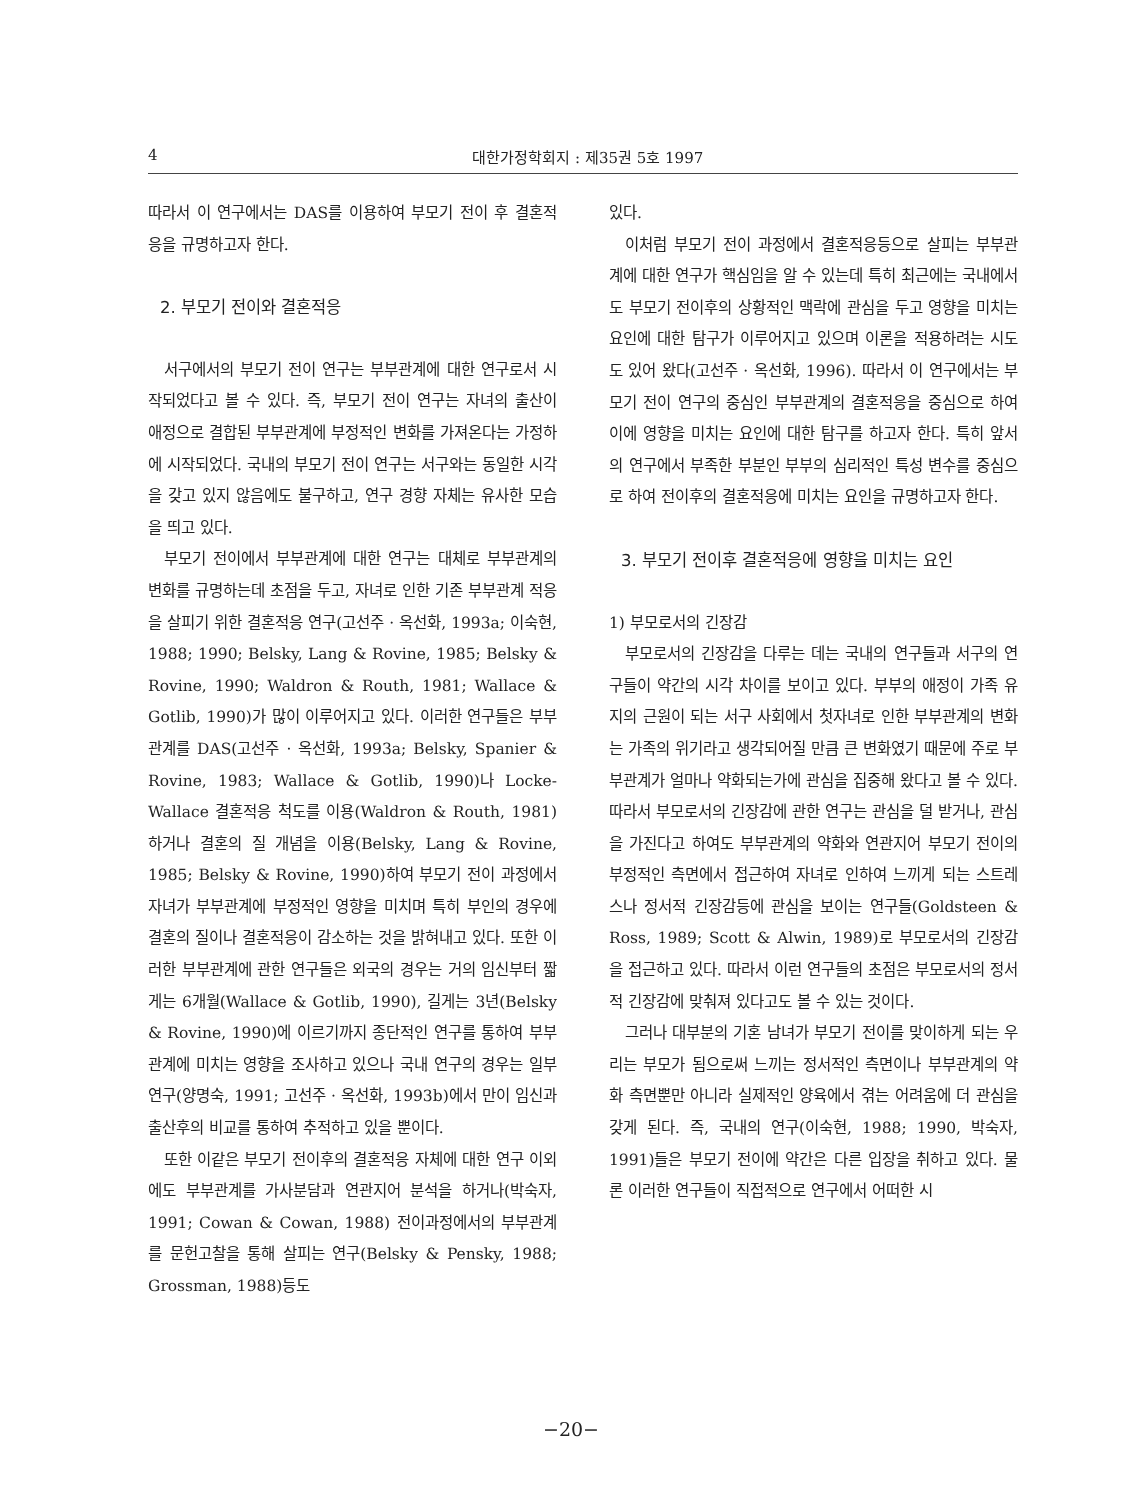4 대한가정학회지 : 제35권 5호 1997
따라서 이 연구에서는 DAS를 이용하여 부모기 전이 후 결혼적응을 규명하고자 한다.
2. 부모기 전이와 결혼적응
서구에서의 부모기 전이 연구는 부부관계에 대한 연구로서 시작되었다고 볼 수 있다. 즉, 부모기 전이 연구는 자녀의 출산이 애정으로 결합된 부부관계에 부정적인 변화를 가져온다는 가정하에 시작되었다. 국내의 부모기 전이 연구는 서구와는 동일한 시각을 갖고 있지 않음에도 불구하고, 연구 경향 자체는 유사한 모습을 띄고 있다.
부모기 전이에서 부부관계에 대한 연구는 대체로 부부관계의 변화를 규명하는데 초점을 두고, 자녀로 인한 기존 부부관계 적응을 살피기 위한 결혼적응 연구(고선주 · 옥선화, 1993a; 이숙현, 1988; 1990; Belsky, Lang & Rovine, 1985; Belsky & Rovine, 1990; Waldron & Routh, 1981; Wallace & Gotlib, 1990)가 많이 이루어지고 있다. 이러한 연구들은 부부관계를 DAS(고선주 · 옥선화, 1993a; Belsky, Spanier & Rovine, 1983; Wallace & Gotlib, 1990)나 Locke-Wallace 결혼적응 척도를 이용(Waldron & Routh, 1981)하거나 결혼의 질 개념을 이용(Belsky, Lang & Rovine, 1985; Belsky & Rovine, 1990)하여 부모기 전이 과정에서 자녀가 부부관계에 부정적인 영향을 미치며 특히 부인의 경우에 결혼의 질이나 결혼적응이 감소하는 것을 밝혀내고 있다. 또한 이러한 부부관계에 관한 연구들은 외국의 경우는 거의 임신부터 짧게는 6개월(Wallace & Gotlib, 1990), 길게는 3년(Belsky & Rovine, 1990)에 이르기까지 종단적인 연구를 통하여 부부관계에 미치는 영향을 조사하고 있으나 국내 연구의 경우는 일부 연구(양명숙, 1991; 고선주 · 옥선화, 1993b)에서 만이 임신과 출산후의 비교를 통하여 추적하고 있을 뿐이다.
또한 이같은 부모기 전이후의 결혼적응 자체에 대한 연구 이외에도 부부관계를 가사분담과 연관지어 분석을 하거나(박숙자, 1991; Cowan & Cowan, 1988) 전이과정에서의 부부관계를 문헌고찰을 통해 살피는 연구(Belsky & Pensky, 1988; Grossman, 1988)등도
있다.
이처럼 부모기 전이 과정에서 결혼적응등으로 살피는 부부관계에 대한 연구가 핵심임을 알 수 있는데 특히 최근에는 국내에서도 부모기 전이후의 상황적인 맥락에 관심을 두고 영향을 미치는 요인에 대한 탐구가 이루어지고 있으며 이론을 적용하려는 시도도 있어 왔다(고선주 · 옥선화, 1996). 따라서 이 연구에서는 부모기 전이 연구의 중심인 부부관계의 결혼적응을 중심으로 하여 이에 영향을 미치는 요인에 대한 탐구를 하고자 한다. 특히 앞서의 연구에서 부족한 부분인 부부의 심리적인 특성 변수를 중심으로 하여 전이후의 결혼적응에 미치는 요인을 규명하고자 한다.
3. 부모기 전이후 결혼적응에 영향을 미치는 요인
1) 부모로서의 긴장감
부모로서의 긴장감을 다루는 데는 국내의 연구들과 서구의 연구들이 약간의 시각 차이를 보이고 있다. 부부의 애정이 가족 유지의 근원이 되는 서구 사회에서 첫자녀로 인한 부부관계의 변화는 가족의 위기라고 생각되어질 만큼 큰 변화였기 때문에 주로 부부관계가 얼마나 약화되는가에 관심을 집중해 왔다고 볼 수 있다. 따라서 부모로서의 긴장감에 관한 연구는 관심을 덜 받거나, 관심을 가진다고 하여도 부부관계의 약화와 연관지어 부모기 전이의 부정적인 측면에서 접근하여 자녀로 인하여 느끼게 되는 스트레스나 정서적 긴장감등에 관심을 보이는 연구들(Goldsteen & Ross, 1989; Scott & Alwin, 1989)로 부모로서의 긴장감을 접근하고 있다. 따라서 이런 연구들의 초점은 부모로서의 정서적 긴장감에 맞춰져 있다고도 볼 수 있는 것이다.
그러나 대부분의 기혼 남녀가 부모기 전이를 맞이하게 되는 우리는 부모가 됨으로써 느끼는 정서적인 측면이나 부부관계의 약화 측면뿐만 아니라 실제적인 양육에서 겪는 어려움에 더 관심을 갖게 된다. 즉, 국내의 연구(이숙현, 1988; 1990, 박숙자, 1991)들은 부모기 전이에 약간은 다른 입장을 취하고 있다. 물론 이러한 연구들이 직접적으로 연구에서 어떠한 시
−20−